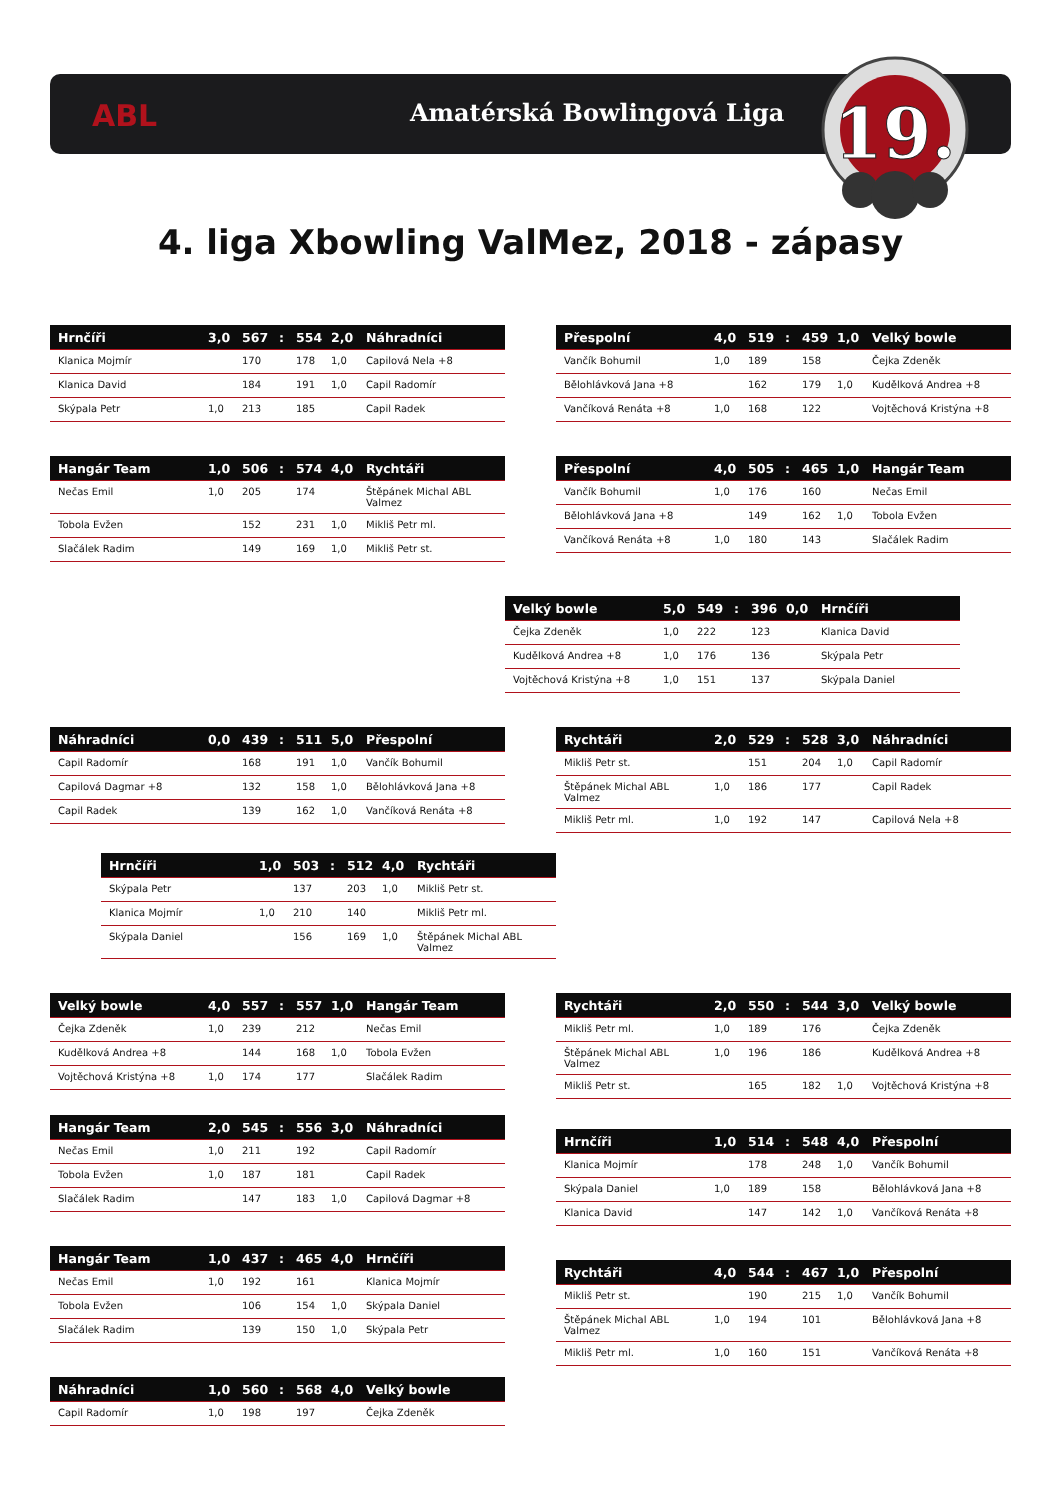ABL Amatérská Bowlingová Liga
19.
4. liga Xbowling ValMez, 2018 - zápasy
| Hrnčíři | 3,0 | 567 | : | 554 | 2,0 | Náhradníci |
| --- | --- | --- | --- | --- | --- | --- |
| Klanica Mojmír | | 170 | | 178 | 1,0 | Capilová Nela +8 |
| Klanica David | | 184 | | 191 | 1,0 | Capil Radomír |
| Skýpala Petr | 1,0 | 213 | | 185 | | Capil Radek |
| Přespolní | 4,0 | 519 | : | 459 | 1,0 | Velký bowle |
| --- | --- | --- | --- | --- | --- | --- |
| Vančík Bohumil | 1,0 | 189 | | 158 | | Čejka Zdeněk |
| Bělohlávková Jana +8 | | 162 | | 179 | 1,0 | Kudělková Andrea +8 |
| Vančíková Renáta +8 | 1,0 | 168 | | 122 | | Vojtěchová Kristýna +8 |
| Hangár Team | 1,0 | 506 | : | 574 | 4,0 | Rychtáři |
| --- | --- | --- | --- | --- | --- | --- |
| Nečas Emil | 1,0 | 205 | | 174 | | Štěpánek Michal ABL Valmez |
| Tobola Evžen | | 152 | | 231 | 1,0 | Mikliš Petr ml. |
| Slačálek Radim | | 149 | | 169 | 1,0 | Mikliš Petr st. |
| Přespolní | 4,0 | 505 | : | 465 | 1,0 | Hangár Team |
| --- | --- | --- | --- | --- | --- | --- |
| Vančík Bohumil | 1,0 | 176 | | 160 | | Nečas Emil |
| Bělohlávková Jana +8 | | 149 | | 162 | 1,0 | Tobola Evžen |
| Vančíková Renáta +8 | 1,0 | 180 | | 143 | | Slačálek Radim |
| Velký bowle | 5,0 | 549 | : | 396 | 0,0 | Hrnčíři |
| --- | --- | --- | --- | --- | --- | --- |
| Čejka Zdeněk | 1,0 | 222 | | 123 | | Klanica David |
| Kudělková Andrea +8 | 1,0 | 176 | | 136 | | Skýpala Petr |
| Vojtěchová Kristýna +8 | 1,0 | 151 | | 137 | | Skýpala Daniel |
| Náhradníci | 0,0 | 439 | : | 511 | 5,0 | Přespolní |
| --- | --- | --- | --- | --- | --- | --- |
| Capil Radomír | | 168 | | 191 | 1,0 | Vančík Bohumil |
| Capilová Dagmar +8 | | 132 | | 158 | 1,0 | Bělohlávková Jana +8 |
| Capil Radek | | 139 | | 162 | 1,0 | Vančíková Renáta +8 |
| Rychtáři | 2,0 | 529 | : | 528 | 3,0 | Náhradníci |
| --- | --- | --- | --- | --- | --- | --- |
| Mikliš Petr st. | | 151 | | 204 | 1,0 | Capil Radomír |
| Štěpánek Michal ABL Valmez | 1,0 | 186 | | 177 | | Capil Radek |
| Mikliš Petr ml. | 1,0 | 192 | | 147 | | Capilová Nela +8 |
| Hrnčíři | 1,0 | 503 | : | 512 | 4,0 | Rychtáři |
| --- | --- | --- | --- | --- | --- | --- |
| Skýpala Petr | | 137 | | 203 | 1,0 | Mikliš Petr st. |
| Klanica Mojmír | 1,0 | 210 | | 140 | | Mikliš Petr ml. |
| Skýpala Daniel | | 156 | | 169 | 1,0 | Štěpánek Michal ABL Valmez |
| Velký bowle | 4,0 | 557 | : | 557 | 1,0 | Hangár Team |
| --- | --- | --- | --- | --- | --- | --- |
| Čejka Zdeněk | 1,0 | 239 | | 212 | | Nečas Emil |
| Kudělková Andrea +8 | | 144 | | 168 | 1,0 | Tobola Evžen |
| Vojtěchová Kristýna +8 | 1,0 | 174 | | 177 | | Slačálek Radim |
| Rychtáři | 2,0 | 550 | : | 544 | 3,0 | Velký bowle |
| --- | --- | --- | --- | --- | --- | --- |
| Mikliš Petr ml. | 1,0 | 189 | | 176 | | Čejka Zdeněk |
| Štěpánek Michal ABL Valmez | 1,0 | 196 | | 186 | | Kudělková Andrea +8 |
| Mikliš Petr st. | | 165 | | 182 | 1,0 | Vojtěchová Kristýna +8 |
| Hangár Team | 2,0 | 545 | : | 556 | 3,0 | Náhradníci |
| --- | --- | --- | --- | --- | --- | --- |
| Nečas Emil | 1,0 | 211 | | 192 | | Capil Radomír |
| Tobola Evžen | 1,0 | 187 | | 181 | | Capil Radek |
| Slačálek Radim | | 147 | | 183 | 1,0 | Capilová Dagmar +8 |
| Hangár Team | 1,0 | 437 | : | 465 | 4,0 | Hrnčíři |
| --- | --- | --- | --- | --- | --- | --- |
| Nečas Emil | 1,0 | 192 | | 161 | | Klanica Mojmír |
| Tobola Evžen | | 106 | | 154 | 1,0 | Skýpala Daniel |
| Slačálek Radim | | 139 | | 150 | 1,0 | Skýpala Petr |
| Náhradníci | 1,0 | 560 | : | 568 | 4,0 | Velký bowle |
| --- | --- | --- | --- | --- | --- | --- |
| Capil Radomír | 1,0 | 198 | | 197 | | Čejka Zdeněk |
| Hrnčíři | 1,0 | 514 | : | 548 | 4,0 | Přespolní |
| --- | --- | --- | --- | --- | --- | --- |
| Klanica Mojmír | | 178 | | 248 | 1,0 | Vančík Bohumil |
| Skýpala Daniel | 1,0 | 189 | | 158 | | Bělohlávková Jana +8 |
| Klanica David | | 147 | | 142 | 1,0 | Vančíková Renáta +8 |
| Rychtáři | 4,0 | 544 | : | 467 | 1,0 | Přespolní |
| --- | --- | --- | --- | --- | --- | --- |
| Mikliš Petr st. | | 190 | | 215 | 1,0 | Vančík Bohumil |
| Štěpánek Michal ABL Valmez | 1,0 | 194 | | 101 | | Bělohlávková Jana +8 |
| Mikliš Petr ml. | 1,0 | 160 | | 151 | | Vančíková Renáta +8 |